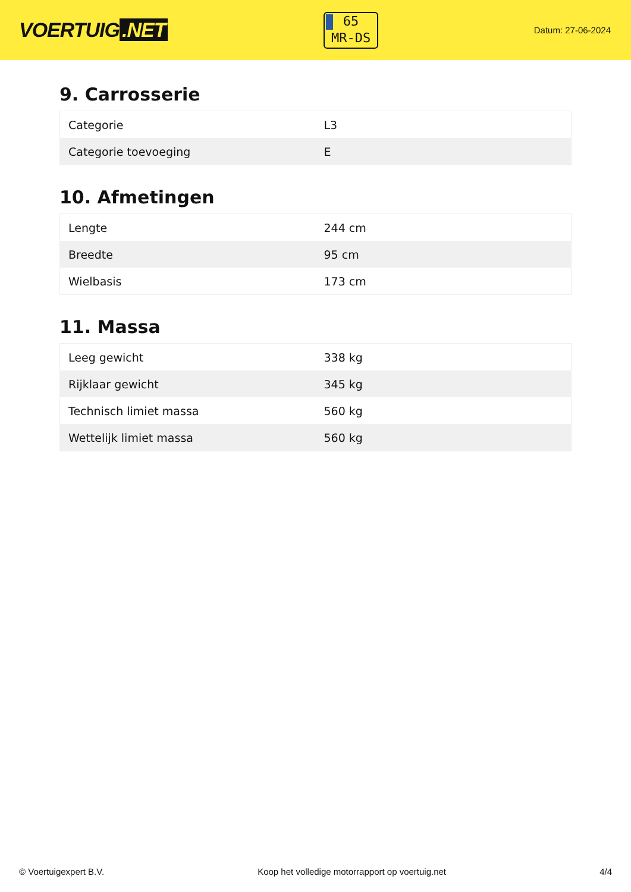VOERTUIG.NET
65
MR-DS
Datum: 27-06-2024
9. Carrosserie
| Categorie | L3 |
| Categorie toevoeging | E |
10. Afmetingen
| Lengte | 244 cm |
| Breedte | 95 cm |
| Wielbasis | 173 cm |
11. Massa
| Leeg gewicht | 338 kg |
| Rijklaar gewicht | 345 kg |
| Technisch limiet massa | 560 kg |
| Wettelijk limiet massa | 560 kg |
© Voertuigexpert B.V. Koop het volledige motorrapport op voertuig.net 4/4